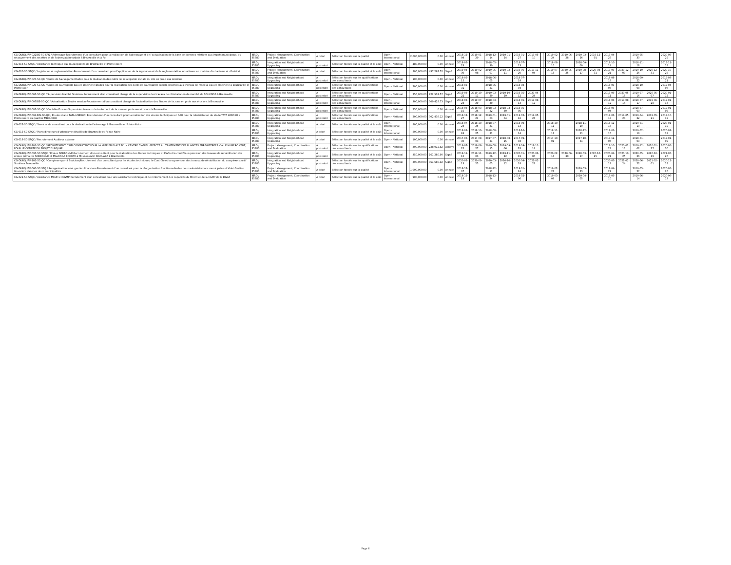| CG-DURQUAP-022BIS-SC-SFQ / Adressage-Recrutement d'un consultant pour la realisation de l'adressage et de l'actualisation de la base de donnees relatives aux impots municipaux, du recouvrement des recettes et de l'observatoire urbain à Brazzaville et à Poi | IBRD / 85880 | Project Management, Coordination and Evaluation | A priori | Sélection fondée sur la qualité | Open - International | | 2,000,000.00 | 0.00 | Annulé | 2018-12-09 | 2019-01-20 | 2018-12-14 | 2019-01-24 | 2019-01-27 | 2019-05-10 | | | 2019-02-24 | 2019-06-28 | 2019-03-26 | 2019-12-01 | 2019-04-25 | | 2019-05-30 | | 2020-05-29 | |
| CG-016-SC-SFQC / Assistance technique aux municipalités de Brazzaville et Pointe-Noire | IBRD / 85880 | Integration and Neighborhood Upgrading | A posteriori | Sélection fondée sur la qualité et le coût | Open - National | | 480,000.00 | 0.00 | Annulé | 2018-05-23 | | 2018-05-30 | | 2018-07-13 | | | | 2018-08-10 | | 2018-09-09 | | 2018-10-14 | | 2018-11-18 | | 2019-11-18 | |
| CG-020-SC-SFQC / Legislation et reglementation-Recrutement d'un consultant pour l'application de la legislation et de la reglementation actualisees en matière d'urbanisme et d'habitat | IBRD / 85880 | Project Management, Coordination and Evaluation | A priori | Sélection fondée sur la qualité et le coût | Open - International | | 500,000.00 | 437,267.52 | Signé | 2019-04-30 | 2019-02-08 | 2019-05-07 | 2019-02-11 | 2019-06-20 | 2019-11-04 | | | 2019-07-18 | 2020-05-25 | 2019-08-17 | 2020-08-31 | 2019-09-21 | 2020-12-09 | 2019-10-26 | 2020-12-31 | 2020-10-25 | |
| CG-DURQUAP-027-SC-QC / Outils de Sauvegarde-Etudes pour la réalisation des outils de sauvegarde sociale du site en proie aux érosions | IBRD / 85880 | Integration and Neighborhood Upgrading | A posteriori | Sélection fondée sur les qualifications des consultants | Open - National | | 100,000.00 | 0.00 | Annulé | 2018-05-15 | | 2018-06-05 | | 2018-07-19 | | | | | | | | 2018-08-18 | | 2018-09-22 | | 2019-03-21 | |
| CG-DURQUAP-029-SC-QC / Outils de sauvegarde Eau et Electricité-Etudes pour la réalisation des outils de sauvegarde sociale relatives aux travaux de réseaux eau et électricité à Brazzaville et Pointe-Noir | IBRD / 85880 | Integration and Neighborhood Upgrading | A posteriori | Sélection fondée sur les qualifications des consultants | Open - National | | 200,000.00 | 0.00 | Annulé | 2018-05-31 | | 2018-06-21 | | 2018-08-04 | | | | | | | | 2018-09-03 | | 2018-10-08 | | 2019-04-06 | |
| CG-DURQUAP-067-SC-QC / Supervision Marché Soukissa-Recrutement d'un consultant charge de la supervision des travaux de réinstallation du marché de SOUKISSA à Brazzaville | IBRD / 85880 | Integration and Neighborhood Upgrading | A posteriori | Sélection fondée sur les qualifications des consultants | Open - National | | 250,000.00 | 222,532.57 | Signé | 2019-03-22 | 2019-10-11 | 2019-03-29 | 2019-10-29 | 2019-05-12 | 2020-04-24 | | | | | | | 2019-06-11 | 2020-05-18 | 2019-07-16 | 2020-05-07 | 2020-01-12 | |
| CG-DURQUAP-007BIS-SC-QC / Actualisation Etudes erosion-Recrutement d'un consultant chargé de l'actualisation des études de la zone en proie aux érosions à Brazzaville | IBRD / 85880 | Integration and Neighborhood Upgrading | A posteriori | Sélection fondée sur les qualifications des consultants | Open - International | | 300,000.00 | 300,428.73 | Signé | 2018-03-23 | 2019-07-29 | 2018-03-30 | | 2018-05-13 | 2019-08-12 | | | | | | | 2018-06-12 | 2019-08-14 | 2018-07-17 | 2019-06-28 | 2019-01-13 | |
| CG-DURQUAP-007-SC-QC / Contrôle Erosion-Supervision travaux de traitement de la zone en proie aux érosions à Brazzaville | IBRD / 85880 | Integration and Neighborhood Upgrading | A posteriori | Sélection fondée sur les qualifications des consultants | Open - National | | 250,000.00 | 0.00 | Annulé | 2018-03-16 | 2018-03-26 | 2018-03-22 | 2018-03-30 | 2018-05-05 | | | | | | | | 2018-06-04 | | 2018-07-09 | | 2019-01-05 | |
| CG-DURQUAP-004-BIS-SC-QC / Etudes stade TATA LOBOKO: Recrutement d'un consultant pour la realisation des etudes techniques et DAO pour la rehabilitation du stade TATA LOBOKO a Pointe-Noire au quartier MBOUKOU | IBRD / 85880 | Integration and Neighborhood Upgrading | A posteriori | Sélection fondée sur les qualifications des consultants | Open - National | | 200,000.00 | 302,438.12 | Signé | 2018-12-27 | 2018-12-21 | 2019-01-03 | 2019-01-04 | 2019-02-16 | 2019-05-24 | | | | | | | 2019-03-18 | 2019-05-24 | 2019-04-22 | 2019-05-21 | 2019-10-19 | |
| CG-022-SC-SFQC / Services de consultant pour la réalisation de l'adressage à Brazzaville et Pointe-Noire | IBRD / 85880 | Integration and Neighborhood Upgrading | A priori | Sélection fondée sur la qualité et le coût | Open - International | | 800,000.00 | 0.00 | Annulé | 2018-07-24 | 2018-10-25 | 2018-07-31 | | 2018-09-13 | | | | 2018-10-11 | | 2018-11-10 | | 2018-12-15 | | 2019-01-19 | | 2020-01-19 | |
| CG-015-SC-SFQC / Plans directeurs d'urbanisme détaillés de Brazzaville et Pointe-Noire | IBRD / 85880 | Integration and Neighborhood Upgrading | A priori | Sélection fondée sur la qualité et le coût | Open - International | | 800,000.00 | 0.00 | Annulé | 2018-08-24 | 2018-10-25 | 2018-08-31 | | 2018-10-14 | | | | 2018-11-11 | | 2018-12-11 | | 2019-01-15 | | 2019-02-19 | | 2020-02-19 | |
| CG-013-SC-SFQC / Recrutement Auditeur externe | IBRD / 85880 | Integration and Neighborhood Upgrading | A priori | Sélection fondée sur la qualité et le coût | Open - National | | 100,000.00 | 0.00 | Annulé | 2017-06-30 | 2017-08-03 | 2017-07-21 | 2018-08-15 | 2017-09-03 | | | | 2017-10-01 | | 2017-10-31 | | 2017-12-05 | | 2018-01-09 | | 2019-01-09 | |
| CG-DURQUAP-101-SC-QC / RECRUTEMENT D'UN CONSULTANT POUR LA MISE EN PLACE D'UN CENTRE D'APPEL AFFECTE AU TRAITEMENT DES PLAINTES ENREGISTREES VIA LE NUMERO VERT, POUR LE COMPTE DU PROJET DURQUAP | IBRD / 85880 | Project Management, Coordination and Evaluation | A posteriori | Sélection fondée sur les qualifications des consultants | Open - National | | 300,000.00 | 228,012.82 | Achevé | 2019-07-25 | 2019-06-27 | 2019-08-15 | 2019-09-06 | 2019-09-28 | 2019-11-18 | | | | | | | 2019-10-28 | 2020-02-13 | 2019-12-02 | 2020-01-27 | 2020-05-30 | |
| CG-DURQUAP-097-SC-SFQC / Ecoles SORBONNE-Recrutement d'un consultant pour la réalisation des études techniques et DAO et le contrôle-supervision des travaux de réhabilitation des écoles primaires SORBONNE et MALONGA ECOUTE à Mounkoundzi NGOUAKA à Brazzaville. | IBRD / 85880 | Integration and Neighborhood Upgrading | A posteriori | Sélection fondée sur la qualité et le coût | Open - National | | 350,000.00 | 161,280.90 | Signé | 2019-11-15 | 2019-11-03 | 2019-12-06 | 2019-11-22 | 2020-01-19 | 2020-06-06 | | | 2020-02-16 | 2020-06-30 | 2020-03-17 | 2020-10-25 | 2020-04-21 | 2020-10-25 | 2020-05-26 | 2020-10-19 | 2021-05-26 | |
| CG-DURQUAP-102-SC-QC / Complexe sportif Soukissa/Recrutement d'un consultant pour les études techniques, le Contrôle et la supervision des travaux de réhabilitation du complexe sportif Soukissa Brazzaville. | IBRD / 85880 | Integration and Neighborhood Upgrading | A posteriori | Sélection fondée sur les qualifications des consultants | Open - National | | 300,000.00 | 361,680.92 | Signé | 2020-02-13 | 2020-09-25 | 2020-03-05 | 2020-10-12 | 2020-04-18 | 2021-02-23 | | | | | | | 2020-05-18 | 2021-02-24 | 2020-06-22 | 2021-02-01 | 2020-12-19 | |
| CG-DURQUAP-060-SC-SFQ / Reorganisation volet gestion financiere-Recrutement d'un consultant pour la réorganisation fonctionnelle des deux administrations municipales et Volet Gestion financière dans les deux municipalités | IBRD / 85880 | Project Management, Coordination and Evaluation | A priori | Sélection fondée sur la qualité | Open - International | | 1,000,000.00 | 0.00 | Annulé | 2018-12-07 | | 2018-12-11 | | 2019-01-24 | | | | 2019-02-21 | | 2019-03-23 | | 2019-04-22 | | 2019-05-27 | | 2020-05-26 | |
| CG-021-SC-SFQC / Assistance MCUH et CGMP-Recrutement d'un consultant pour une assistante technique et de renforcement des capacités du MCUH et de la CGMP de la DGGT | IBRD / 85880 | Project Management, Coordination and Evaluation | A priori | Sélection fondée sur la qualité et le coût | Open - International | | 900,000.00 | 0.00 | Annulé | 2018-12-18 | | 2018-12-24 | | 2019-02-06 | | | | 2019-03-06 | | 2019-04-05 | | 2019-05-10 | | 2019-06-14 | | 2020-06-13 | |
Page 6